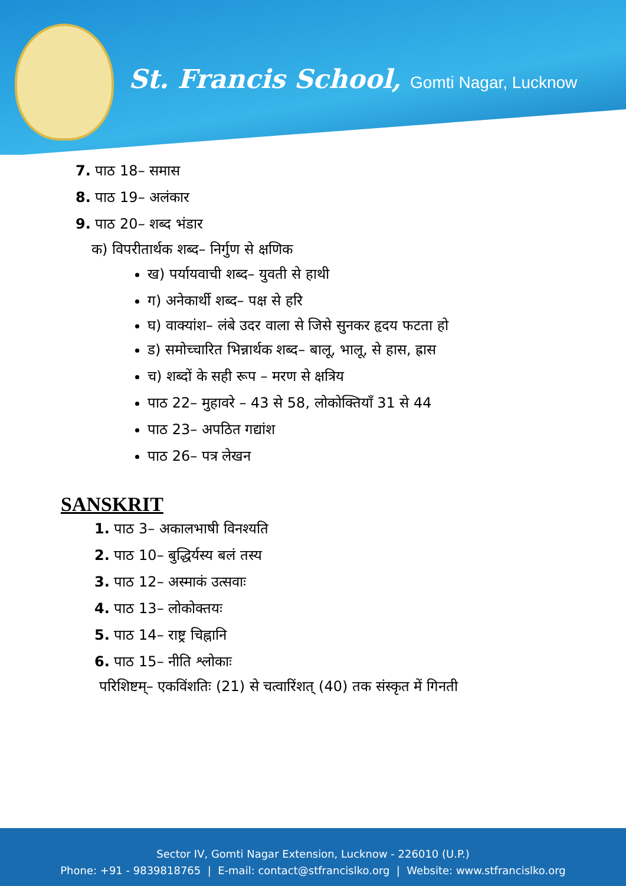St. Francis School, Gomti Nagar, Lucknow
7. पाठ 18– समास
8. पाठ 19– अलंकार
9. पाठ 20– शब्द भंडार
क) विपरीतार्थक शब्द– निर्गुण से क्षणिक
ख) पर्यायवाची शब्द– युवती से हाथी
ग) अनेकार्थी शब्द– पक्ष से हरि
घ) वाक्यांश– लंबे उदर वाला से जिसे सुनकर हृदय फटता हो
ड) समोच्चारित भिन्नार्थक शब्द– बालू, भालू, से हास, ह्रास
च) शब्दों के सही रूप – मरण से क्षत्रिय
पाठ 22– मुहावरे – 43 से 58, लोकोक्तियाँ 31 से 44
पाठ 23– अपठित गद्यांश
पाठ 26– पत्र लेखन
SANSKRIT
1. पाठ 3– अकालभाषी विनश्यति
2. पाठ 10– बुद्धिर्यस्य बलं तस्य
3. पाठ 12– अस्माकं उत्सवाः
4. पाठ 13– लोकोक्तयः
5. पाठ 14– राष्ट्र चिह्नानि
6. पाठ 15– नीति श्लोकाः
परिशिष्टम्– एकविंशतिः (21) से चत्वारिंशत् (40) तक संस्कृत में गिनती
Sector IV, Gomti Nagar Extension, Lucknow - 226010 (U.P.)
Phone: +91 - 9839818765 | E-mail: contact@stfrancislko.org | Website: www.stfrancislko.org